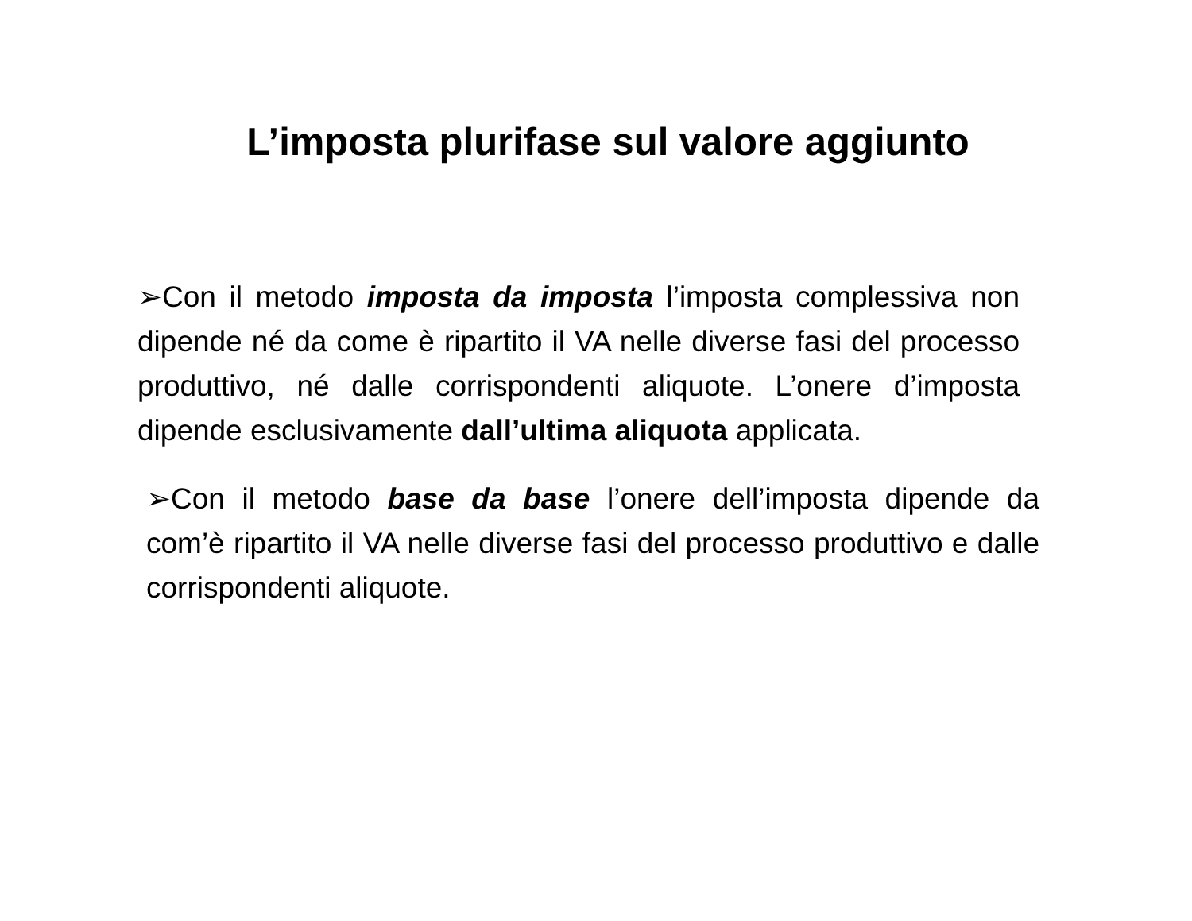L’imposta plurifase sul valore aggiunto
➢Con il metodo imposta da imposta l’imposta complessiva non dipende né da come è ripartito il VA nelle diverse fasi del processo produttivo, né dalle corrispondenti aliquote. L’onere d’imposta dipende esclusivamente dall’ultima aliquota applicata.
➢Con il metodo base da base l’onere dell’imposta dipende da com’è ripartito il VA nelle diverse fasi del processo produttivo e dalle corrispondenti aliquote.